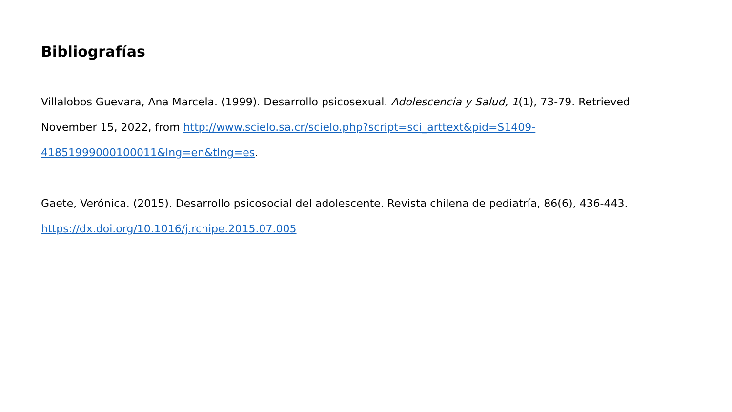Bibliografías
Villalobos Guevara, Ana Marcela. (1999). Desarrollo psicosexual. Adolescencia y Salud, 1(1), 73-79. Retrieved November 15, 2022, from http://www.scielo.sa.cr/scielo.php?script=sci_arttext&pid=S1409-41851999000100011&lng=en&tlng=es.
Gaete, Verónica. (2015). Desarrollo psicosocial del adolescente. Revista chilena de pediatría, 86(6), 436-443. https://dx.doi.org/10.1016/j.rchipe.2015.07.005